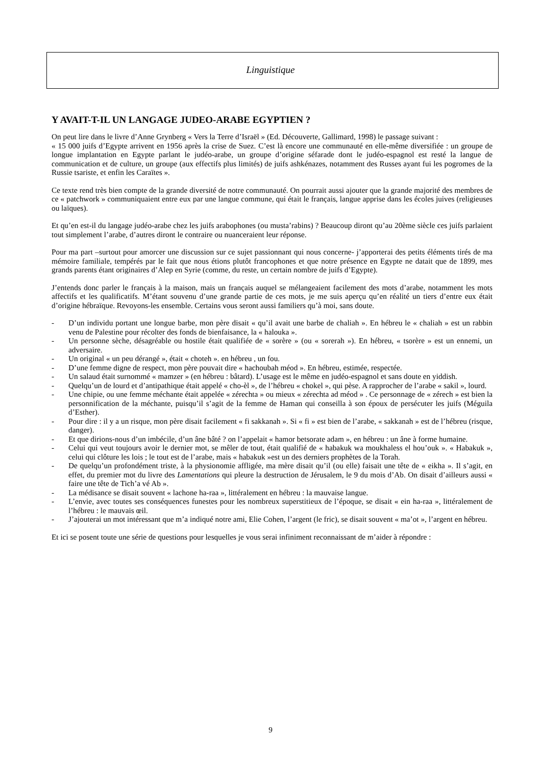Linguistique
Y AVAIT-T-IL UN LANGAGE JUDEO-ARABE EGYPTIEN ?
On peut lire dans le livre d’Anne Grynberg « Vers la Terre d’Israël » (Ed. Découverte, Gallimard, 1998) le passage suivant :
« 15 000 juifs d’Egypte arrivent en 1956 après la crise de Suez. C’est là encore une communauté en elle-même diversifiée : un groupe de longue implantation en Egypte parlant le judéo-arabe, un groupe d’origine séfarade dont le judéo-espagnol est resté la langue de communication et de culture, un groupe (aux effectifs plus limités) de juifs ashkénazes, notamment des Russes ayant fui les pogromes de la Russie tsariste, et enfin les Caraïtes ».
Ce texte rend très bien compte de la grande diversité de notre communauté. On pourrait aussi ajouter que la grande majorité des membres de ce « patchwork » communiquaient entre eux par une langue commune, qui était le français, langue apprise dans les écoles juives (religieuses ou laïques).
Et qu’en est-il du langage judéo-arabe chez les juifs arabophones (ou musta’rabins) ? Beaucoup diront qu’au 20ème siècle ces juifs parlaient tout simplement l’arabe, d’autres diront le contraire ou nuanceraient leur réponse.
Pour ma part –surtout pour amorcer une discussion sur ce sujet passionnant qui nous concerne- j’apporterai des petits éléments tirés de ma mémoire familiale, tempérés par le fait que nous étions plutôt francophones et que notre présence en Egypte ne datait que de 1899, mes grands parents étant originaires d’Alep en Syrie (comme, du reste, un certain nombre de juifs d’Egypte).
J’entends donc parler le français à la maison, mais un français auquel se mélangeaient facilement des mots d’arabe, notamment les mots affectifs et les qualificatifs. M’étant souvenu d’une grande partie de ces mots, je me suis aperçu qu’en réalité un tiers d’entre eux était d’origine hébraïque. Revoyons-les ensemble. Certains vous seront aussi familiers qu’à moi, sans doute.
- D’un individu portant une longue barbe, mon père disait « qu’il avait une barbe de chaliah ». En hébreu le « chaliah » est un rabbin venu de Palestine pour récolter des fonds de bienfaisance, la « halouka ».
- Un personne sèche, désagréable ou hostile était qualifiée de « sorère » (ou « sorerah »). En hébreu, « tsorère » est un ennemi, un adversaire.
- Un original « un peu dérangé », était « choteh ». en hébreu , un fou.
- D’une femme digne de respect, mon père pouvait dire « hachoubah méod ». En hébreu, estimée, respectée.
- Un salaud était surnommé « mamzer » (en hébreu : bâtard). L’usage est le même en judéo-espagnol et sans doute en yiddish.
- Quelqu’un de lourd et d’antipathique était appelé « cho-èl », de l’hébreu « chokel », qui pèse. A rapprocher de l’arabe « sakil », lourd.
- Une chipie, ou une femme méchante était appelée « zérechta » ou mieux « zérechta ad méod » . Ce personnage de « zérech » est bien la personnification de la méchante, puisqu’il s’agit de la femme de Haman qui conseilla à son époux de persécuter les juifs (Méguila d’Esther).
- Pour dire : il y a un risque, mon père disait facilement « fi sakkanah ». Si « fi » est bien de l’arabe, « sakkanah » est de l’hébreu (risque, danger).
- Et que dirions-nous d’un imbécile, d’un âne bâté ? on l’appelait « hamor betsorate adam », en hébreu : un âne à forme humaine.
- Celui qui veut toujours avoir le dernier mot, se mêler de tout, était qualifié de « habakuk wa moukhaless el hou’ouk ». « Habakuk », celui qui clôture les lois ; le tout est de l’arabe, mais « habakuk »est un des derniers prophètes de la Torah.
- De quelqu’un profondément triste, à la physionomie affligée, ma mère disait qu’il (ou elle) faisait une tête de « eikha ». Il s’agit, en effet, du premier mot du livre des Lamentations qui pleure la destruction de Jérusalem, le 9 du mois d’Ab. On disait d’ailleurs aussi « faire une tête de Tich’a vé Ab ».
- La médisance se disait souvent « lachone ha-raa », littéralement en hébreu : la mauvaise langue.
- L’envie, avec toutes ses conséquences funestes pour les nombreux superstitieux de l’époque, se disait « ein ha-raa », littéralement de l’hébreu : le mauvais œil.
- J’ajouterai un mot intéressant que m’a indiqué notre ami, Elie Cohen, l’argent (le fric), se disait souvent « ma’ot », l’argent en hébreu.
Et ici se posent toute une série de questions pour lesquelles je vous serai infiniment reconnaissant de m’aider à répondre :
9